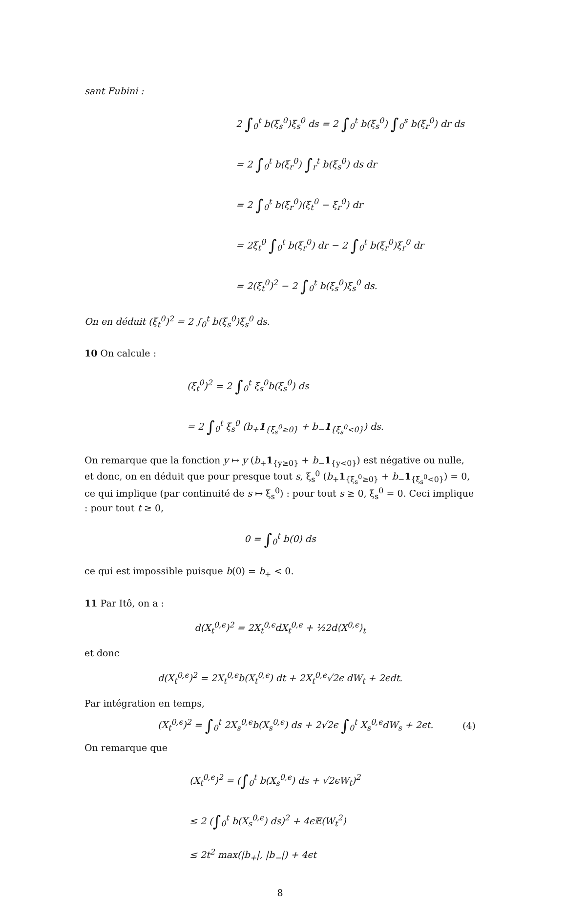sant Fubini :
2 ∫<sub>0</sub><sup>t</sup> b(ξ<sub>s</sub><sup>0</sup>)ξ<sub>s</sub><sup>0</sup> ds = 2 ∫<sub>0</sub><sup>t</sup> b(ξ<sub>s</sub><sup>0</sup>) ∫<sub>0</sub><sup>s</sup> b(ξ<sub>r</sub><sup>0</sup>) dr ds
= 2 ∫<sub>0</sub><sup>t</sup> b(ξ<sub>r</sub><sup>0</sup>) ∫<sub>r</sub><sup>t</sup> b(ξ<sub>s</sub><sup>0</sup>) ds dr
= 2 ∫<sub>0</sub><sup>t</sup> b(ξ<sub>r</sub><sup>0</sup>)(ξ<sub>t</sub><sup>0</sup> − ξ<sub>r</sub><sup>0</sup>) dr
= 2ξ<sub>t</sub><sup>0</sup> ∫<sub>0</sub><sup>t</sup> b(ξ<sub>r</sub><sup>0</sup>) dr − 2 ∫<sub>0</sub><sup>t</sup> b(ξ<sub>r</sub><sup>0</sup>)ξ<sub>r</sub><sup>0</sup> dr
= 2(ξ<sub>t</sub><sup>0</sup>)<sup>2</sup> − 2 ∫<sub>0</sub><sup>t</sup> b(ξ<sub>s</sub><sup>0</sup>)ξ<sub>s</sub><sup>0</sup> ds.
On en déduit (ξ<sub>t</sub><sup>0</sup>)<sup>2</sup> = 2 ∫<sub>0</sub><sup>t</sup> b(ξ<sub>s</sub><sup>0</sup>)ξ<sub>s</sub><sup>0</sup> ds.
10 On calcule :
(ξ<sub>t</sub><sup>0</sup>)<sup>2</sup> = 2 ∫<sub>0</sub><sup>t</sup> ξ<sub>s</sub><sup>0</sup>b(ξ<sub>s</sub><sup>0</sup>) ds
= 2 ∫<sub>0</sub><sup>t</sup> ξ<sub>s</sub><sup>0</sup> (b<sub>+</sub>1<sub>{ξ<sub>s</sub><sup>0</sup>≥0}</sub> + b<sub>−</sub>1<sub>{ξ<sub>s</sub><sup>0</sup><0}</sub>) ds.
On remarque que la fonction y ↦ y (b<sub>+</sub>1<sub>{y≥0}</sub> + b<sub>−</sub>1<sub>{y<0}</sub>) est négative ou nulle, et donc, on en déduit que pour presque tout s, ξ<sub>s</sub><sup>0</sup> (b<sub>+</sub>1<sub>{ξ<sub>s</sub><sup>0</sup>≥0}</sub> + b<sub>−</sub>1<sub>{ξ<sub>s</sub><sup>0</sup><0}</sub>) = 0, ce qui implique (par continuité de s ↦ ξ<sub>s</sub><sup>0</sup>) : pour tout s ≥ 0, ξ<sub>s</sub><sup>0</sup> = 0. Ceci implique : pour tout t ≥ 0,
0 = ∫<sub>0</sub><sup>t</sup> b(0) ds
ce qui est impossible puisque b(0) = b<sub>+</sub> < 0.
11 Par Itô, on a :
d(X<sub>t</sub><sup>0,ϵ</sup>)<sup>2</sup> = 2X<sub>t</sub><sup>0,ϵ</sup>dX<sub>t</sub><sup>0,ϵ</sup> + ½2d⟨X<sup>0,ϵ</sup>⟩<sub>t</sub>
et donc
d(X<sub>t</sub><sup>0,ϵ</sup>)<sup>2</sup> = 2X<sub>t</sub><sup>0,ϵ</sup>b(X<sub>t</sub><sup>0,ϵ</sup>) dt + 2X<sub>t</sub><sup>0,ϵ</sup>√2ϵ dW<sub>t</sub> + 2ϵdt.
Par intégration en temps,
(X<sub>t</sub><sup>0,ϵ</sup>)<sup>2</sup> = ∫<sub>0</sub><sup>t</sup> 2X<sub>s</sub><sup>0,ϵ</sup>b(X<sub>s</sub><sup>0,ϵ</sup>) ds + 2√2ϵ ∫<sub>0</sub><sup>t</sup> X<sub>s</sub><sup>0,ϵ</sup>dW<sub>s</sub> + 2ϵt. (4)
On remarque que
(X<sub>t</sub><sup>0,ϵ</sup>)<sup>2</sup> = (∫<sub>0</sub><sup>t</sup> b(X<sub>s</sub><sup>0,ϵ</sup>) ds + √2ϵW<sub>t</sub>)<sup>2</sup>
≤ 2 (∫<sub>0</sub><sup>t</sup> b(X<sub>s</sub><sup>0,ϵ</sup>) ds)<sup>2</sup> + 4ϵ𝔼(W<sub>t</sub><sup>2</sup>)
≤ 2t<sup>2</sup> max(|b<sub>+</sub>|, |b<sub>−</sub>|) + 4ϵt
8